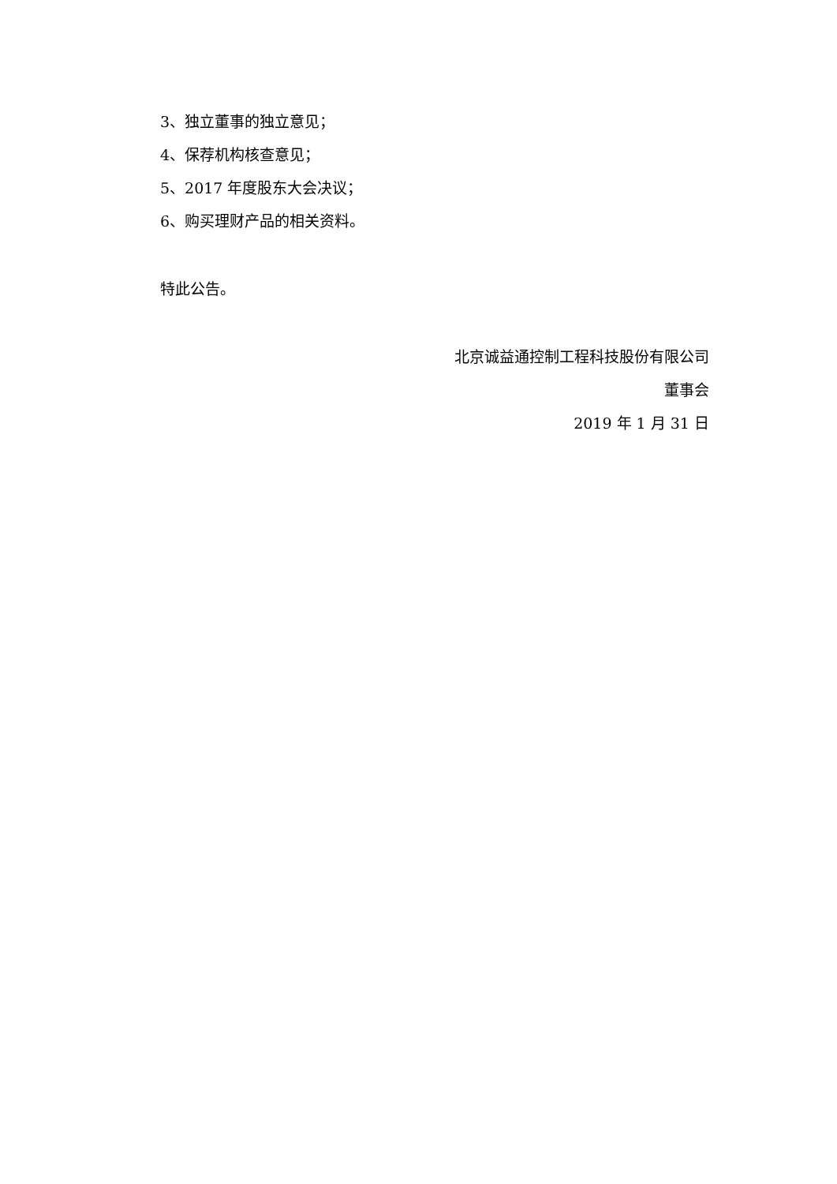3、独立董事的独立意见；
4、保荐机构核查意见；
5、2017 年度股东大会决议；
6、购买理财产品的相关资料。
特此公告。
北京诚益通控制工程科技股份有限公司
董事会
2019 年 1 月 31 日